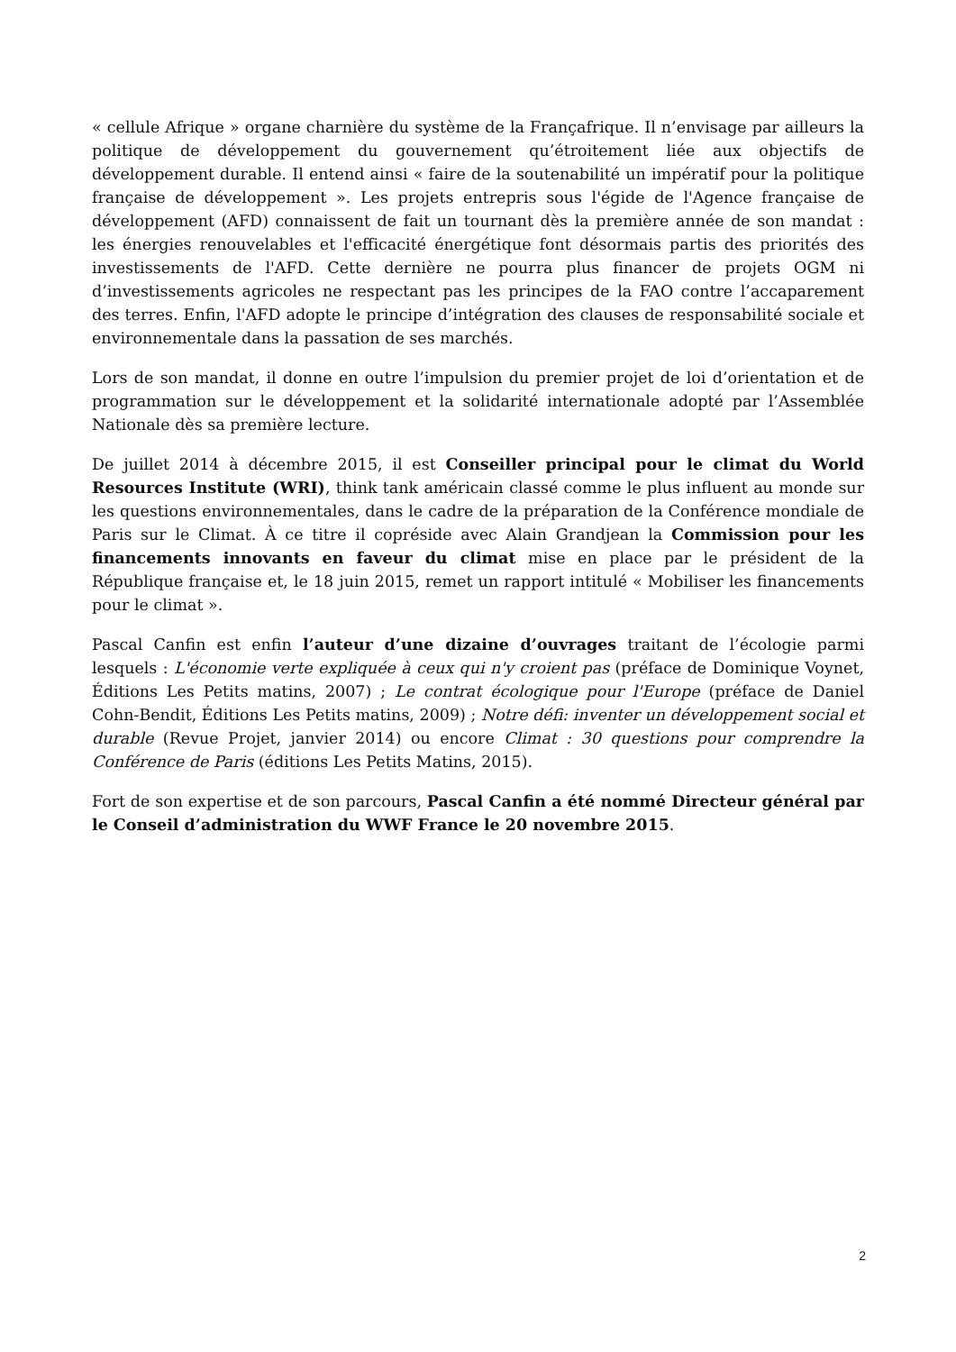« cellule Afrique » organe charnière du système de la Françafrique. Il n’envisage par ailleurs la politique de développement du gouvernement qu’étroitement liée aux objectifs de développement durable. Il entend ainsi « faire de la soutenabilité un impératif pour la politique française de développement ». Les projets entrepris sous l'égide de l'Agence française de développement (AFD) connaissent de fait un tournant dès la première année de son mandat : les énergies renouvelables et l'efficacité énergétique font désormais partis des priorités des investissements de l'AFD. Cette dernière ne pourra plus financer de projets OGM ni d’investissements agricoles ne respectant pas les principes de la FAO contre l’accaparement des terres. Enfin, l'AFD adopte le principe d’intégration des clauses de responsabilité sociale et environnementale dans la passation de ses marchés.
Lors de son mandat, il donne en outre l’impulsion du premier projet de loi d’orientation et de programmation sur le développement et la solidarité internationale adopté par l’Assemblée Nationale dès sa première lecture.
De juillet 2014 à décembre 2015, il est Conseiller principal pour le climat du World Resources Institute (WRI), think tank américain classé comme le plus influent au monde sur les questions environnementales, dans le cadre de la préparation de la Conférence mondiale de Paris sur le Climat. À ce titre il copréside avec Alain Grandjean la Commission pour les financements innovants en faveur du climat mise en place par le président de la République française et, le 18 juin 2015, remet un rapport intitulé « Mobiliser les financements pour le climat ».
Pascal Canfin est enfin l’auteur d’une dizaine d’ouvrages traitant de l’écologie parmi lesquels : L'économie verte expliquée à ceux qui n'y croient pas (préface de Dominique Voynet, Éditions Les Petits matins, 2007) ; Le contrat écologique pour l'Europe (préface de Daniel Cohn-Bendit, Éditions Les Petits matins, 2009) ; Notre défi: inventer un développement social et durable (Revue Projet, janvier 2014) ou encore Climat : 30 questions pour comprendre la Conférence de Paris (éditions Les Petits Matins, 2015).
Fort de son expertise et de son parcours, Pascal Canfin a été nommé Directeur général par le Conseil d’administration du WWF France le 20 novembre 2015.
2